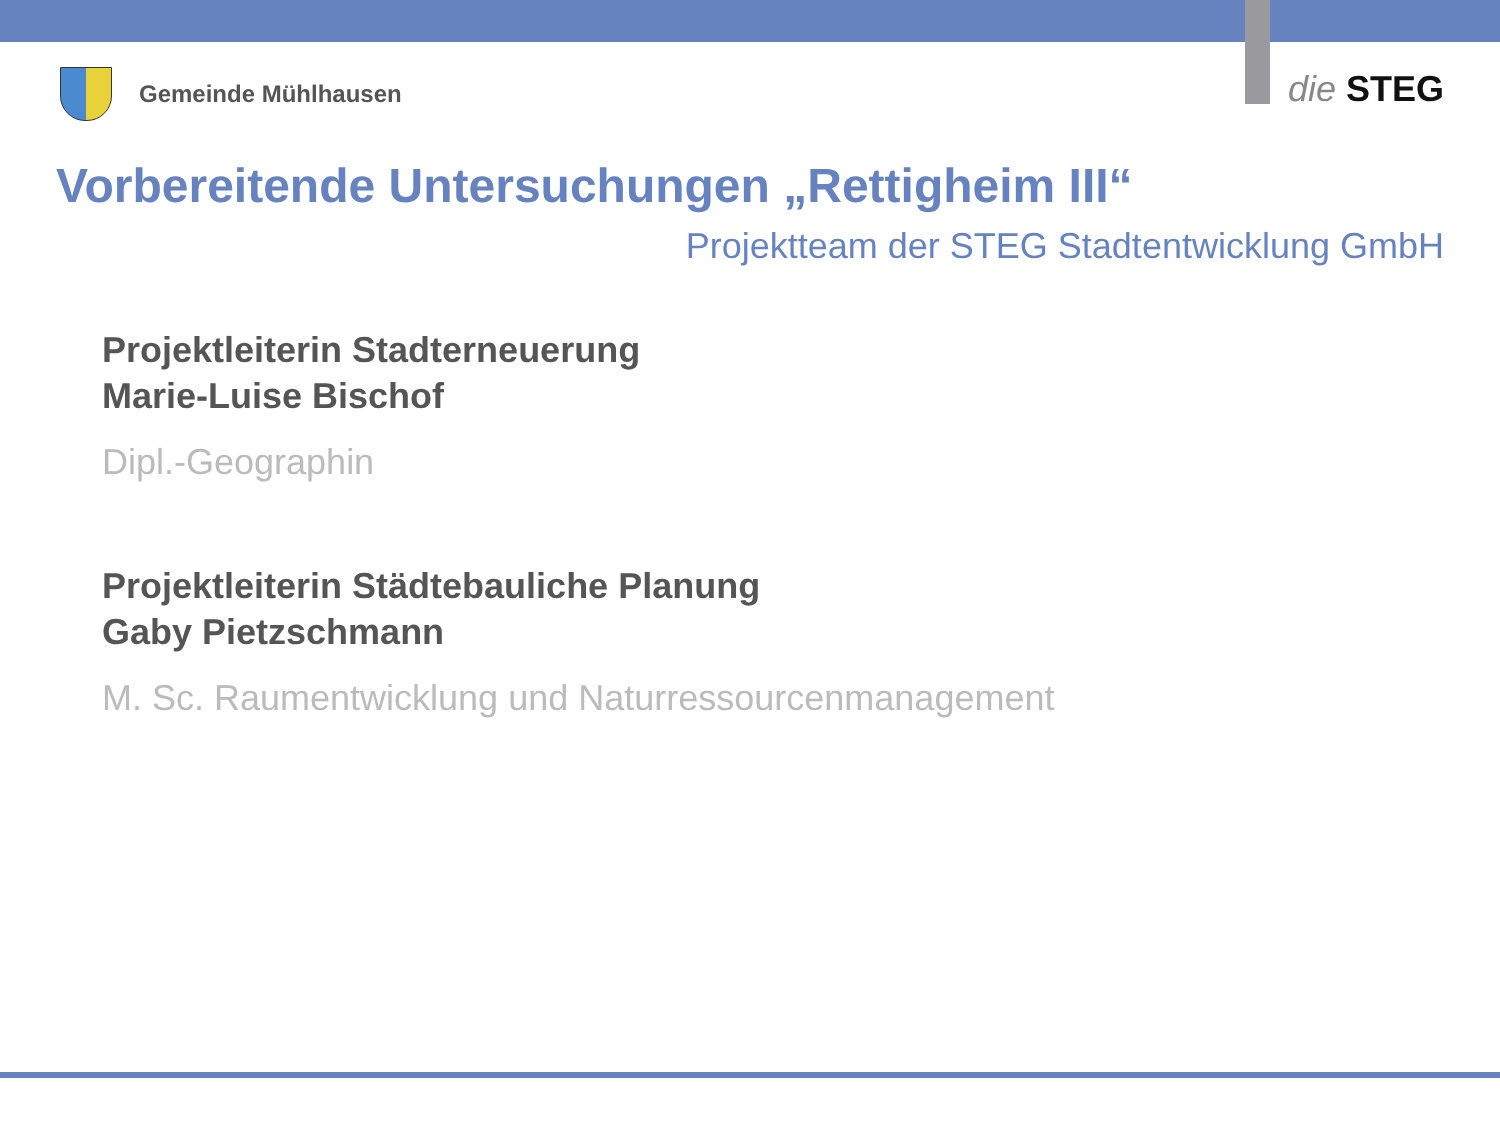Gemeinde Mühlhausen die STEG
Vorbereitende Untersuchungen „Rettigheim III“
Projektteam der STEG Stadtentwicklung GmbH
Projektleiterin Stadterneuerung
Marie-Luise Bischof
Dipl.-Geographin
Projektleiterin Städtebauliche Planung
Gaby Pietzschmann
M. Sc. Raumentwicklung und Naturressourcenmanagement